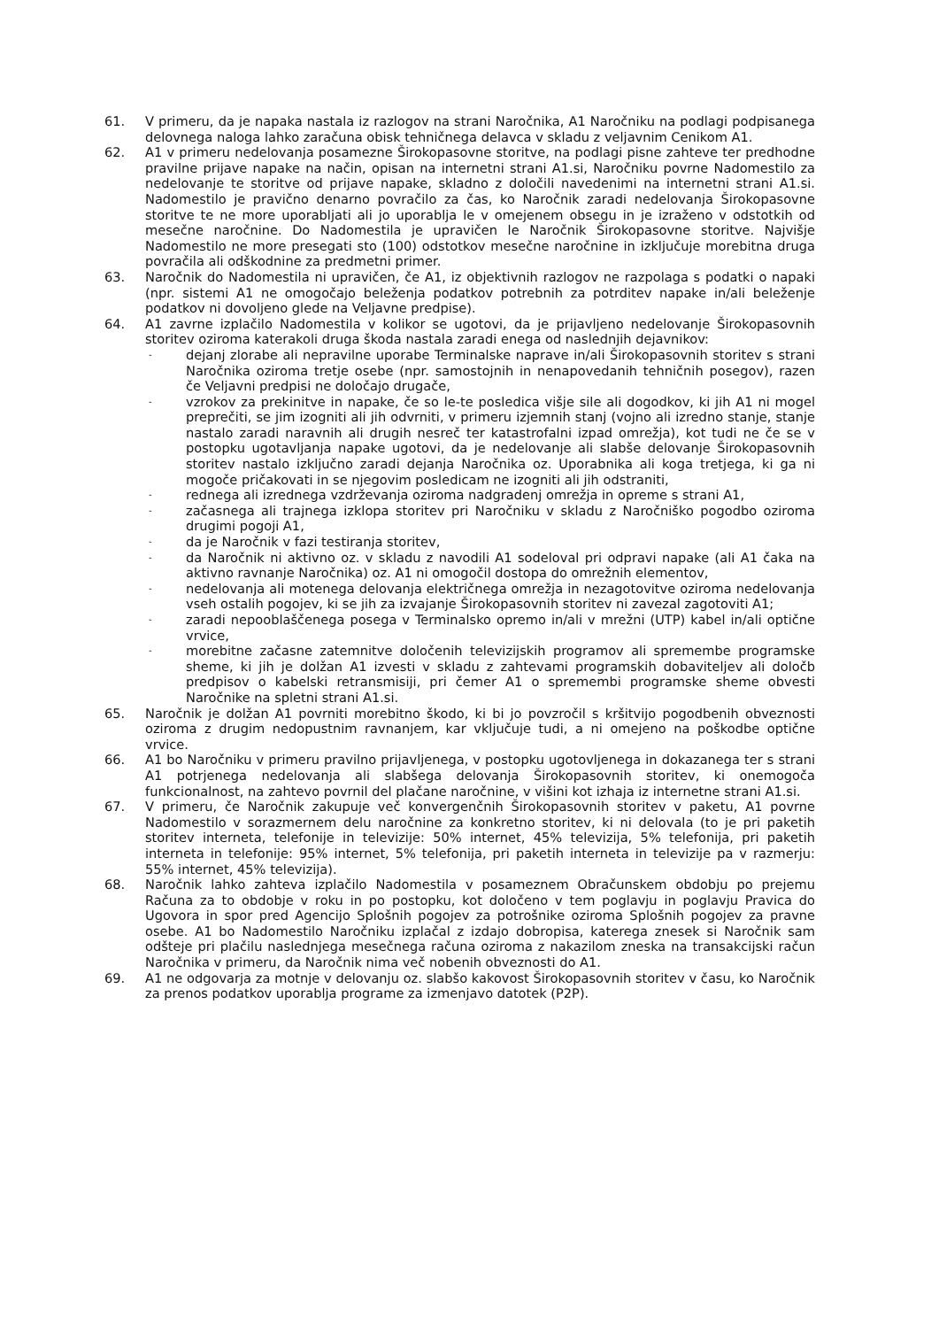61. V primeru, da je napaka nastala iz razlogov na strani Naročnika, A1 Naročniku na podlagi podpisanega delovnega naloga lahko zaračuna obisk tehničnega delavca v skladu z veljavnim Cenikom A1.
62. A1 v primeru nedelovanja posamezne Širokopasovne storitve, na podlagi pisne zahteve ter predhodne pravilne prijave napake na način, opisan na internetni strani A1.si, Naročniku povrne Nadomestilo za nedelovanje te storitve od prijave napake, skladno z določili navedenimi na internetni strani A1.si. Nadomestilo je pravično denarno povračilo za čas, ko Naročnik zaradi nedelovanja Širokopasovne storitve te ne more uporabljati ali jo uporablja le v omejenem obsegu in je izraženo v odstotkih od mesečne naročnine. Do Nadomestila je upravičen le Naročnik Širokopasovne storitve. Najvišje Nadomestilo ne more presegati sto (100) odstotkov mesečne naročnine in izključuje morebitna druga povračila ali odškodnine za predmetni primer.
63. Naročnik do Nadomestila ni upravičen, če A1, iz objektivnih razlogov ne razpolaga s podatki o napaki (npr. sistemi A1 ne omogočajo beleženja podatkov potrebnih za potrditev napake in/ali beleženje podatkov ni dovoljeno glede na Veljavne predpise).
64. A1 zavrne izplačilo Nadomestila v kolikor se ugotovi, da je prijavljeno nedelovanje Širokopasovnih storitev oziroma katerakoli druga škoda nastala zaradi enega od naslednjih dejavnikov:
-
dejanj zlorabe ali nepravilne uporabe Terminalske naprave in/ali Širokopasovnih storitev s strani Naročnika oziroma tretje osebe (npr. samostojnih in nenapovedanih tehničnih posegov), razen če Veljavni predpisi ne določajo drugače,
-
vzrokov za prekinitve in napake, če so le-te posledica višje sile ali dogodkov, ki jih A1 ni mogel preprečiti, se jim izogniti ali jih odvrniti, v primeru izjemnih stanj (vojno ali izredno stanje, stanje nastalo zaradi naravnih ali drugih nesreč ter katastrofalni izpad omrežja), kot tudi ne če se v postopku ugotavljanja napake ugotovi, da je nedelovanje ali slabše delovanje Širokopasovnih storitev nastalo izključno zaradi dejanja Naročnika oz. Uporabnika ali koga tretjega, ki ga ni mogoče pričakovati in se njegovim posledicam ne izogniti ali jih odstraniti,
-
rednega ali izrednega vzdrževanja oziroma nadgradenj omrežja in opreme s strani A1,
-
začasnega ali trajnega izklopa storitev pri Naročniku v skladu z Naročniško pogodbo oziroma drugimi pogoji A1,
-
da je Naročnik v fazi testiranja storitev,
-
da Naročnik ni aktivno oz. v skladu z navodili A1 sodeloval pri odpravi napake (ali A1 čaka na aktivno ravnanje Naročnika) oz. A1 ni omogočil dostopa do omrežnih elementov,
-
nedelovanja ali motenega delovanja električnega omrežja in nezagotovitve oziroma nedelovanja vseh ostalih pogojev, ki se jih za izvajanje Širokopasovnih storitev ni zavezal zagotoviti A1;
-
zaradi nepooblaščenega posega v Terminalsko opremo in/ali v mrežni (UTP) kabel in/ali optične vrvice,
-
morebitne začasne zatemnitve določenih televizijskih programov ali spremembe programske sheme, ki jih je dolžan A1 izvesti v skladu z zahtevami programskih dobaviteljev ali določb predpisov o kabelski retransmisiji, pri čemer A1 o spremembi programske sheme obvesti Naročnike na spletni strani A1.si.
65. Naročnik je dolžan A1 povrniti morebitno škodo, ki bi jo povzročil s kršitvijo pogodbenih obveznosti oziroma z drugim nedopustnim ravnanjem, kar vključuje tudi, a ni omejeno na poškodbe optične vrvice.
66. A1 bo Naročniku v primeru pravilno prijavljenega, v postopku ugotovljenega in dokazanega ter s strani A1 potrjenega nedelovanja ali slabšega delovanja Širokopasovnih storitev, ki onemogoča funkcionalnost, na zahtevo povrnil del plačane naročnine, v višini kot izhaja iz internetne strani A1.si.
67. V primeru, če Naročnik zakupuje več konvergenčnih Širokopasovnih storitev v paketu, A1 povrne Nadomestilo v sorazmernem delu naročnine za konkretno storitev, ki ni delovala (to je pri paketih storitev interneta, telefonije in televizije: 50% internet, 45% televizija, 5% telefonija, pri paketih interneta in telefonije: 95% internet, 5% telefonija, pri paketih interneta in televizije pa v razmerju: 55% internet, 45% televizija).
68. Naročnik lahko zahteva izplačilo Nadomestila v posameznem Obračunskem obdobju po prejemu Računa za to obdobje v roku in po postopku, kot določeno v tem poglavju in poglavju Pravica do Ugovora in spor pred Agencijo Splošnih pogojev za potrošnike oziroma Splošnih pogojev za pravne osebe. A1 bo Nadomestilo Naročniku izplačal z izdajo dobropisa, katerega znesek si Naročnik sam odšteje pri plačilu naslednjega mesečnega računa oziroma z nakazilom zneska na transakcijski račun Naročnika v primeru, da Naročnik nima več nobenih obveznosti do A1.
69. A1 ne odgovarja za motnje v delovanju oz. slabšo kakovost Širokopasovnih storitev v času, ko Naročnik za prenos podatkov uporablja programe za izmenjavo datotek (P2P).